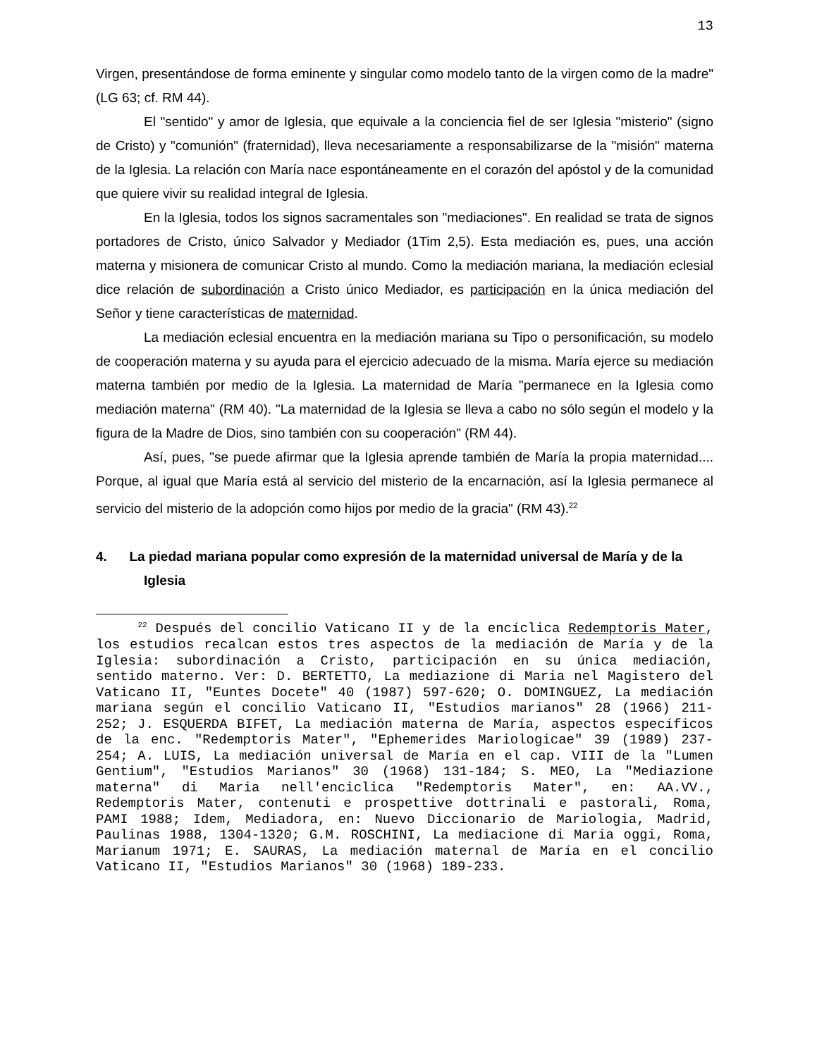13
Virgen, presentándose de forma eminente y singular como modelo tanto de la virgen como de la madre" (LG 63; cf. RM 44).
El "sentido" y amor de Iglesia, que equivale a la conciencia fiel de ser Iglesia "misterio" (signo de Cristo) y "comunión" (fraternidad), lleva necesariamente a responsabilizarse de la "misión" materna de la Iglesia. La relación con María nace espontáneamente en el corazón del apóstol y de la comunidad que quiere vivir su realidad integral de Iglesia.
En la Iglesia, todos los signos sacramentales son "mediaciones". En realidad se trata de signos portadores de Cristo, único Salvador y Mediador (1Tim 2,5). Esta mediación es, pues, una acción materna y misionera de comunicar Cristo al mundo. Como la mediación mariana, la mediación eclesial dice relación de subordinación a Cristo único Mediador, es participación en la única mediación del Señor y tiene características de maternidad.
La mediación eclesial encuentra en la mediación mariana su Tipo o personificación, su modelo de cooperación materna y su ayuda para el ejercicio adecuado de la misma. María ejerce su mediación materna también por medio de la Iglesia. La maternidad de María "permanece en la Iglesia como mediación materna" (RM 40). "La maternidad de la Iglesia se lleva a cabo no sólo según el modelo y la figura de la Madre de Dios, sino también con su cooperación" (RM 44).
Así, pues, "se puede afirmar que la Iglesia aprende también de María la propia maternidad.... Porque, al igual que María está al servicio del misterio de la encarnación, así la Iglesia permanece al servicio del misterio de la adopción como hijos por medio de la gracia" (RM 43).<sup>22</sup>
4. La piedad mariana popular como expresión de la maternidad universal de María y de la Iglesia
<sup>22</sup> Después del concilio Vaticano II y de la encíclica Redemptoris Mater, los estudios recalcan estos tres aspectos de la mediación de María y de la Iglesia: subordinación a Cristo, participación en su única mediación, sentido materno. Ver: D. BERTETTO, La mediazione di Maria nel Magistero del Vaticano II, "Euntes Docete" 40 (1987) 597-620; O. DOMINGUEZ, La mediación mariana según el concilio Vaticano II, "Estudios marianos" 28 (1966) 211-252; J. ESQUERDA BIFET, La mediación materna de María, aspectos específicos de la enc. "Redemptoris Mater", "Ephemerides Mariologicae" 39 (1989) 237-254; A. LUIS, La mediación universal de María en el cap. VIII de la "Lumen Gentium", "Estudios Marianos" 30 (1968) 131-184; S. MEO, La "Mediazione materna" di Maria nell'enciclica "Redemptoris Mater", en: AA.VV., Redemptoris Mater, contenuti e prospettive dottrinali e pastorali, Roma, PAMI 1988; Idem, Mediadora, en: Nuevo Diccionario de Mariologia, Madrid, Paulinas 1988, 1304-1320; G.M. ROSCHINI, La mediacione di Maria oggi, Roma, Marianum 1971; E. SAURAS, La mediación maternal de María en el concilio Vaticano II, "Estudios Marianos" 30 (1968) 189-233.